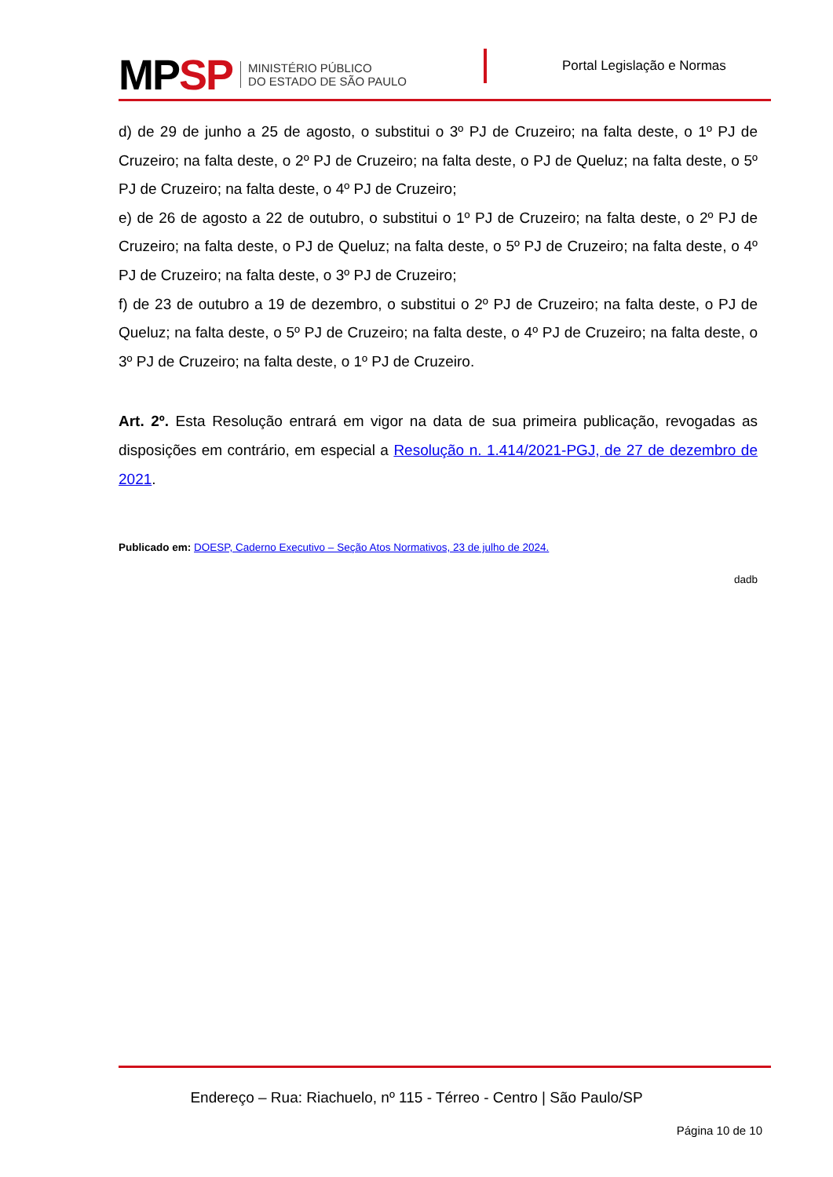MPSP
MINISTÉRIO PÚBLICO
DO ESTADO DE SÃO PAULO
Portal Legislação e Normas
d) de 29 de junho a 25 de agosto, o substitui o 3º PJ de Cruzeiro; na falta deste, o 1º PJ de Cruzeiro; na falta deste, o 2º PJ de Cruzeiro; na falta deste, o PJ de Queluz; na falta deste, o 5º PJ de Cruzeiro; na falta deste, o 4º PJ de Cruzeiro;
e) de 26 de agosto a 22 de outubro, o substitui o 1º PJ de Cruzeiro; na falta deste, o 2º PJ de Cruzeiro; na falta deste, o PJ de Queluz; na falta deste, o 5º PJ de Cruzeiro; na falta deste, o 4º PJ de Cruzeiro; na falta deste, o 3º PJ de Cruzeiro;
f) de 23 de outubro a 19 de dezembro, o substitui o 2º PJ de Cruzeiro; na falta deste, o PJ de Queluz; na falta deste, o 5º PJ de Cruzeiro; na falta deste, o 4º PJ de Cruzeiro; na falta deste, o 3º PJ de Cruzeiro; na falta deste, o 1º PJ de Cruzeiro.
Art. 2º. Esta Resolução entrará em vigor na data de sua primeira publicação, revogadas as disposições em contrário, em especial a Resolução n. 1.414/2021-PGJ, de 27 de dezembro de 2021.
Publicado em: DOESP, Caderno Executivo – Seção Atos Normativos, 23 de julho de 2024.
dadb
Endereço – Rua: Riachuelo, nº 115 - Térreo - Centro | São Paulo/SP
Página 10 de 10